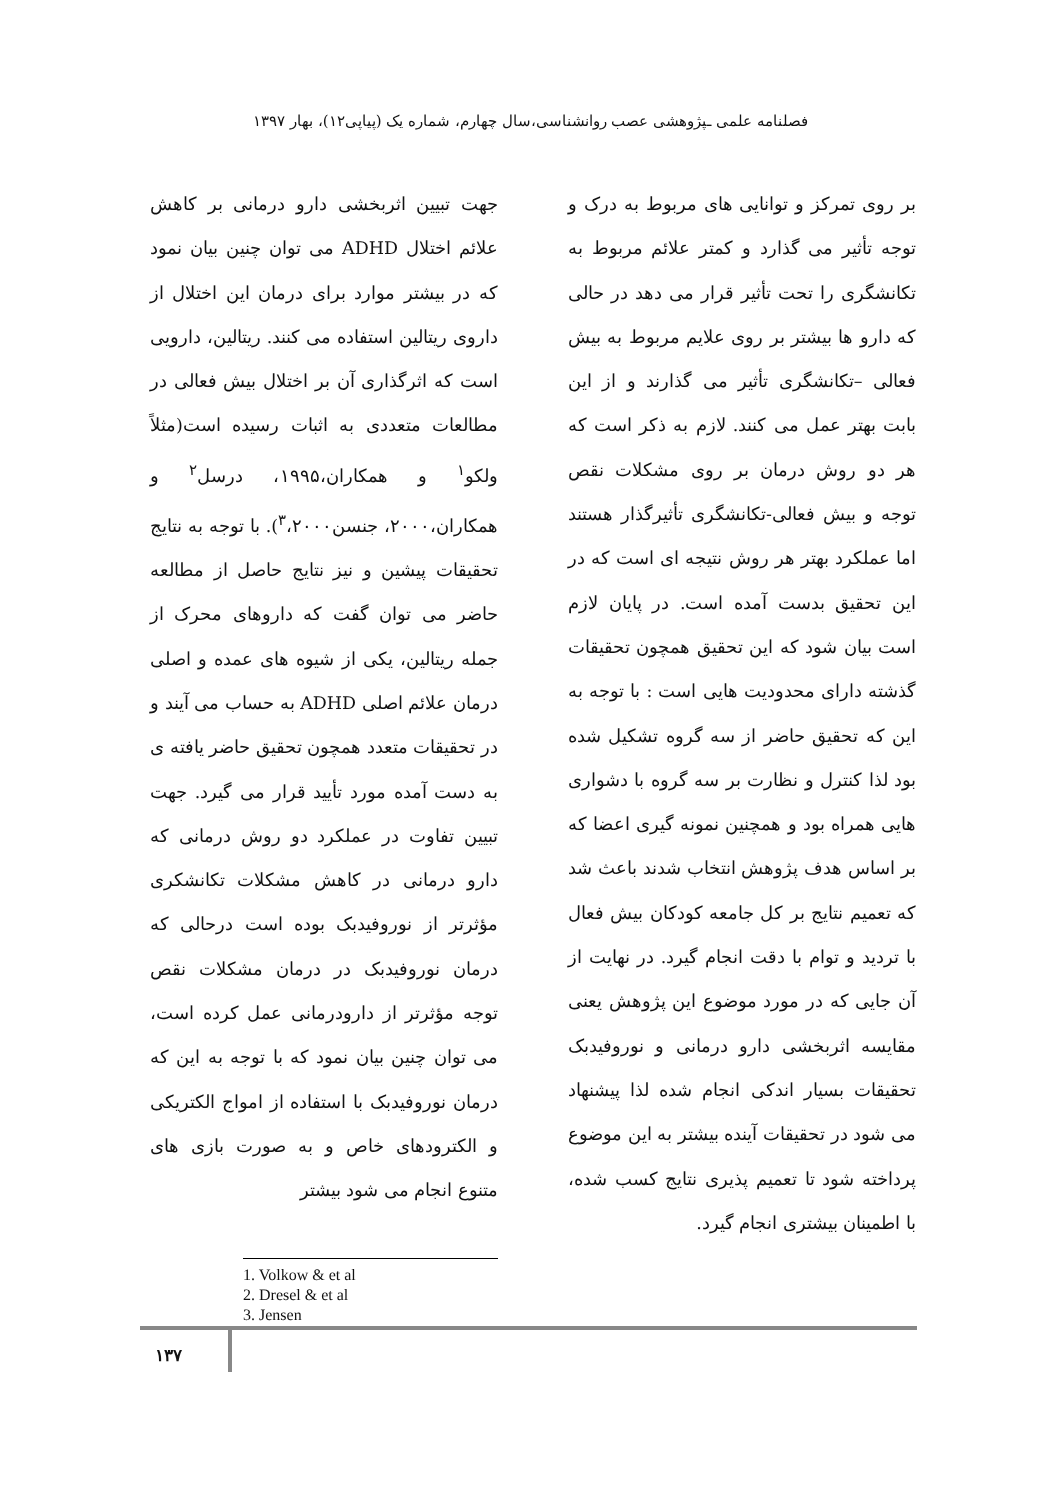فصلنامه علمی ـپژوهشی عصب روانشناسی،سال چهارم، شماره یک (پیاپی۱۲)، بهار ۱۳۹۷
جهت تبیین اثربخشی دارو درمانی بر کاهش علائم اختلال ADHD می توان چنین بیان نمود که در بیشتر موارد برای درمان این اختلال از داروی ریتالین استفاده می کنند. ریتالین، دارویی است که اثرگذاری آن بر اختلال بیش فعالی در مطالعات متعددی به اثبات رسیده است(مثلاً ولکو<sup>۱</sup> و همکاران،۱۹۹۵، درسل<sup>۲</sup> و همکاران،۲۰۰۰، جنسن<sup>۳</sup>،۲۰۰۰). با توجه به نتایج تحقیقات پیشین و نیز نتایج حاصل از مطالعه حاضر می توان گفت که داروهای محرک از جمله ریتالین، یکی از شیوه های عمده و اصلی درمان علائم اصلی ADHD به حساب می آیند و در تحقیقات متعدد همچون تحقیق حاضر یافته ی به دست آمده مورد تأیید قرار می گیرد. جهت تبیین تفاوت در عملکرد دو روش درمانی که دارو درمانی در کاهش مشکلات تکانشکری مؤثرتر از نوروفیدبک بوده است درحالی که درمان نوروفیدبک در درمان مشکلات نقص توجه مؤثرتر از دارودرمانی عمل کرده است، می توان چنین بیان نمود که با توجه به این که درمان نوروفیدبک با استفاده از امواج الکتریکی و الکترودهای خاص و به صورت بازی های متنوع انجام می شود بیشتر
1. Volkow & et al
2. Dresel & et al
3. Jensen
بر روی تمرکز و توانایی های مربوط به درک و توجه تأثیر می گذارد و کمتر علائم مربوط به تکانشگری را تحت تأثیر قرار می دهد در حالی که دارو ها بیشتر بر روی علایم مربوط به بیش فعالی –تکانشگری تأثیر می گذارند و از این بابت بهتر عمل می کنند. لازم به ذکر است که هر دو روش درمان بر روی مشکلات نقص توجه و بیش فعالی-تکانشگری تأثیرگذار هستند اما عملکرد بهتر هر روش نتیجه ای است که در این تحقیق بدست آمده است. در پایان لازم است بیان شود که این تحقیق همچون تحقیقات گذشته دارای محدودیت هایی است : با توجه به این که تحقیق حاضر از سه گروه تشکیل شده بود لذا کنترل و نظارت بر سه گروه با دشواری هایی همراه بود و همچنین نمونه گیری اعضا که بر اساس هدف پژوهش انتخاب شدند باعث شد که تعمیم نتایج بر کل جامعه کودکان بیش فعال با تردید و توام با دقت انجام گیرد. در نهایت از آن جایی که در مورد موضوع این پژوهش یعنی مقایسه اثربخشی دارو درمانی و نوروفیدبک تحقیقات بسیار اندکی انجام شده لذا پیشنهاد می شود در تحقیقات آینده بیشتر به این موضوع پرداخته شود تا تعمیم پذیری نتایج کسب شده، با اطمینان بیشتری انجام گیرد.
۱۳۷